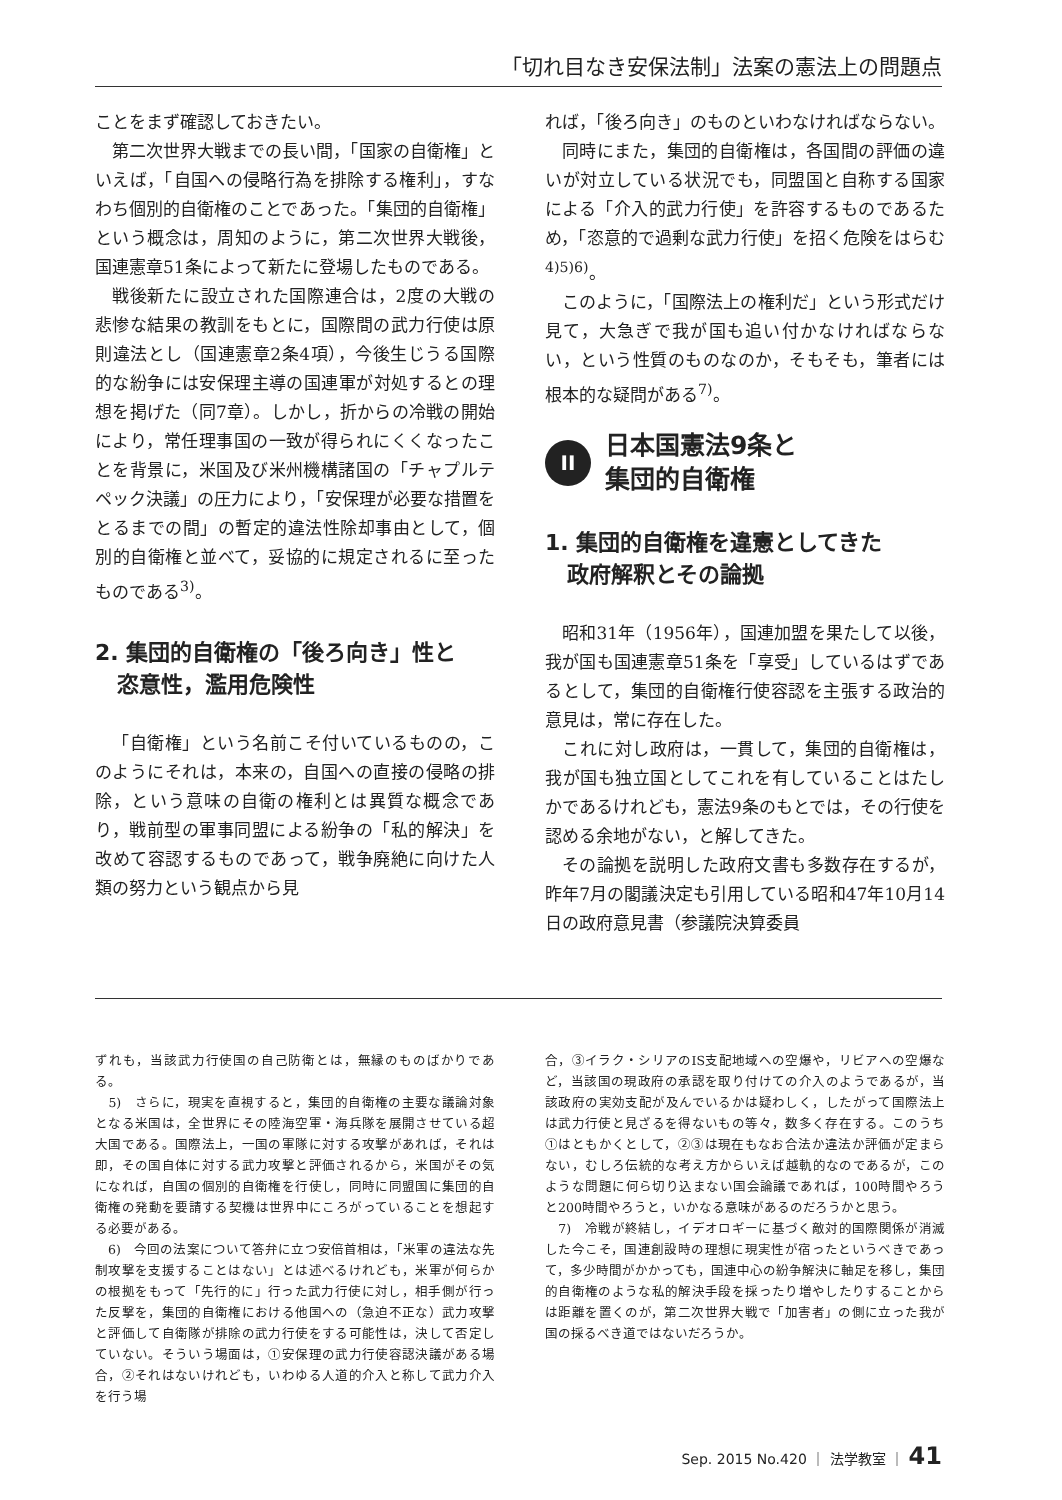「切れ目なき安保法制」法案の憲法上の問題点
ことをまず確認しておきたい。
第二次世界大戦までの長い間，「国家の自衛権」といえば，「自国への侵略行為を排除する権利」，すなわち個別的自衛権のことであった。「集団的自衛権」という概念は，周知のように，第二次世界大戦後，国連憲章51条によって新たに登場したものである。
戦後新たに設立された国際連合は，2度の大戦の悲惨な結果の教訓をもとに，国際間の武力行使は原則違法とし（国連憲章2条4項），今後生じうる国際的な紛争には安保理主導の国連軍が対処するとの理想を掲げた（同7章）。しかし，折からの冷戦の開始により，常任理事国の一致が得られにくくなったことを背景に，米国及び米州機構諸国の「チャプルテペック決議」の圧力により，「安保理が必要な措置をとるまでの間」の暫定的違法性除却事由として，個別的自衛権と並べて，妥協的に規定されるに至ったものである<sup>3)</sup>。
2. 集団的自衛権の「後ろ向き」性と
　恣意性，濫用危険性
「自衛権」という名前こそ付いているものの，このようにそれは，本来の，自国への直接の侵略の排除，という意味の自衛の権利とは異質な概念であり，戦前型の軍事同盟による紛争の「私的解決」を改めて容認するものであって，戦争廃絶に向けた人類の努力という観点から見
れば，「後ろ向き」のものといわなければならない。
同時にまた，集団的自衛権は，各国間の評価の違いが対立している状況でも，同盟国と自称する国家による「介入的武力行使」を許容するものであるため，「恣意的で過剰な武力行使」を招く危険をはらむ<sup>4)5)6)</sup>。
このように，「国際法上の権利だ」という形式だけ見て，大急ぎで我が国も追い付かなければならない，という性質のものなのか，そもそも，筆者には根本的な疑問がある<sup>7)</sup>。
II 日本国憲法9条と
集団的自衛権
1. 集団的自衛権を違憲としてきた
　政府解釈とその論拠
昭和31年（1956年），国連加盟を果たして以後，我が国も国連憲章51条を「享受」しているはずであるとして，集団的自衛権行使容認を主張する政治的意見は，常に存在した。
これに対し政府は，一貫して，集団的自衛権は，我が国も独立国としてこれを有していることはたしかであるけれども，憲法9条のもとでは，その行使を認める余地がない，と解してきた。
その論拠を説明した政府文書も多数存在するが，昨年7月の閣議決定も引用している昭和47年10月14日の政府意見書（参議院決算委員
ずれも，当該武力行使国の自己防衛とは，無縁のものばかりである。
　5)　さらに，現実を直視すると，集団的自衛権の主要な議論対象となる米国は，全世界にその陸海空軍・海兵隊を展開させている超大国である。国際法上，一国の軍隊に対する攻撃があれば，それは即，その国自体に対する武力攻撃と評価されるから，米国がその気になれば，自国の個別的自衛権を行使し，同時に同盟国に集団的自衛権の発動を要請する契機は世界中にころがっていることを想起する必要がある。
　6)　今回の法案について答弁に立つ安倍首相は，「米軍の違法な先制攻撃を支援することはない」とは述べるけれども，米軍が何らかの根拠をもって「先行的に」行った武力行使に対し，相手側が行った反撃を，集団的自衛権における他国への（急迫不正な）武力攻撃と評価して自衛隊が排除の武力行使をする可能性は，決して否定していない。そういう場面は，①安保理の武力行使容認決議がある場合，②それはないけれども，いわゆる人道的介入と称して武力介入を行う場
合，③イラク・シリアのIS支配地域への空爆や，リビアへの空爆など，当該国の現政府の承認を取り付けての介入のようであるが，当該政府の実効支配が及んでいるかは疑わしく，したがって国際法上は武力行使と見ざるを得ないもの等々，数多く存在する。このうち①はともかくとして，②③は現在もなお合法か違法か評価が定まらない，むしろ伝統的な考え方からいえば越軌的なのであるが，このような問題に何ら切り込まない国会論議であれば，100時間やろうと200時間やろうと，いかなる意味があるのだろうかと思う。
　7)　冷戦が終結し，イデオロギーに基づく敵対的国際関係が消滅した今こそ，国連創設時の理想に現実性が宿ったというべきであって，多少時間がかかっても，国連中心の紛争解決に軸足を移し，集団的自衛権のような私的解決手段を採ったり増やしたりすることからは距離を置くのが，第二次世界大戦で「加害者」の側に立った我が国の採るべき道ではないだろうか。
Sep. 2015 No.420 ｜ 法学教室 ｜ 41